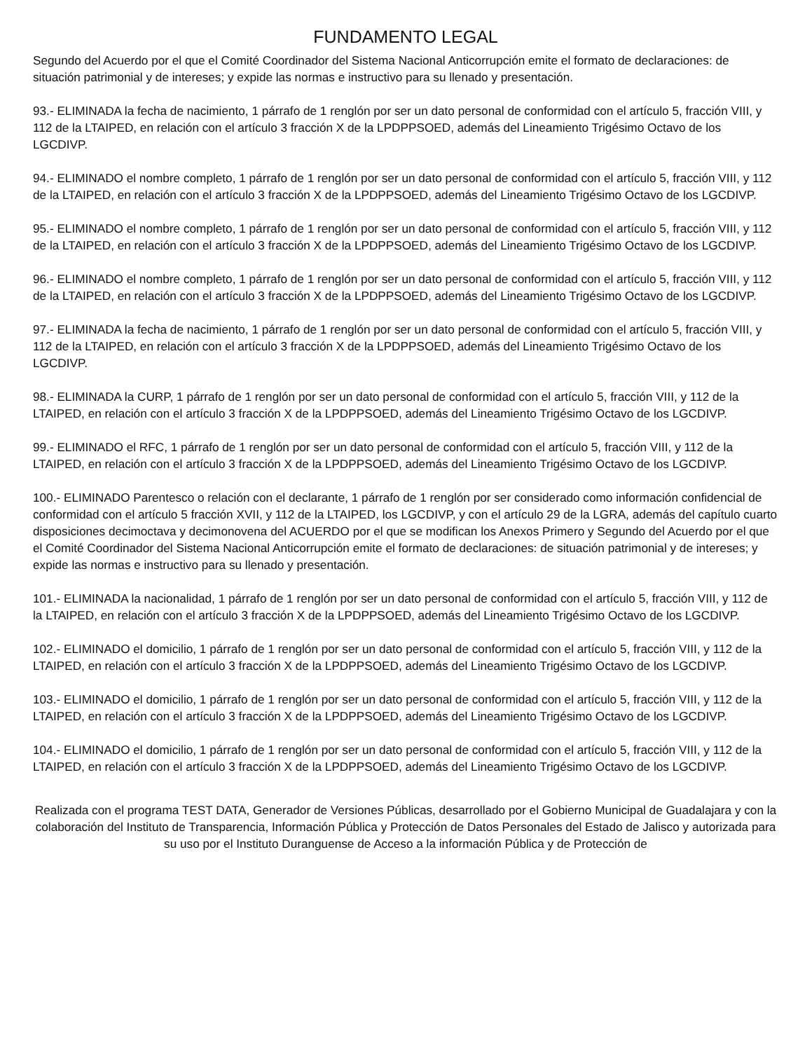FUNDAMENTO LEGAL
Segundo del Acuerdo por el que el Comité Coordinador del Sistema Nacional Anticorrupción emite el formato de declaraciones: de situación patrimonial y de intereses; y expide las normas e instructivo para su llenado y presentación.
93.- ELIMINADA la fecha de nacimiento, 1 párrafo de 1 renglón por ser un dato personal de conformidad con el artículo 5, fracción VIII, y 112 de la LTAIPED, en relación con el artículo 3 fracción X de la LPDPPSOED, además del Lineamiento Trigésimo Octavo de los LGCDIVP.
94.- ELIMINADO el nombre completo, 1 párrafo de 1 renglón por ser un dato personal de conformidad con el artículo 5, fracción VIII, y 112 de la LTAIPED, en relación con el artículo 3 fracción X de la LPDPPSOED, además del Lineamiento Trigésimo Octavo de los LGCDIVP.
95.- ELIMINADO el nombre completo, 1 párrafo de 1 renglón por ser un dato personal de conformidad con el artículo 5, fracción VIII, y 112 de la LTAIPED, en relación con el artículo 3 fracción X de la LPDPPSOED, además del Lineamiento Trigésimo Octavo de los LGCDIVP.
96.- ELIMINADO el nombre completo, 1 párrafo de 1 renglón por ser un dato personal de conformidad con el artículo 5, fracción VIII, y 112 de la LTAIPED, en relación con el artículo 3 fracción X de la LPDPPSOED, además del Lineamiento Trigésimo Octavo de los LGCDIVP.
97.- ELIMINADA la fecha de nacimiento, 1 párrafo de 1 renglón por ser un dato personal de conformidad con el artículo 5, fracción VIII, y 112 de la LTAIPED, en relación con el artículo 3 fracción X de la LPDPPSOED, además del Lineamiento Trigésimo Octavo de los LGCDIVP.
98.- ELIMINADA la CURP, 1 párrafo de 1 renglón por ser un dato personal de conformidad con el artículo 5, fracción VIII, y 112 de la LTAIPED, en relación con el artículo 3 fracción X de la LPDPPSOED, además del Lineamiento Trigésimo Octavo de los LGCDIVP.
99.- ELIMINADO el RFC, 1 párrafo de 1 renglón por ser un dato personal de conformidad con el artículo 5, fracción VIII, y 112 de la LTAIPED, en relación con el artículo 3 fracción X de la LPDPPSOED, además del Lineamiento Trigésimo Octavo de los LGCDIVP.
100.- ELIMINADO Parentesco o relación con el declarante, 1 párrafo de 1 renglón por ser considerado como información confidencial de conformidad con el artículo 5 fracción XVII, y 112 de la LTAIPED, los LGCDIVP, y con el artículo 29 de la LGRA, además del capítulo cuarto disposiciones decimoctava y decimonovena del ACUERDO por el que se modifican los Anexos Primero y Segundo del Acuerdo por el que el Comité Coordinador del Sistema Nacional Anticorrupción emite el formato de declaraciones: de situación patrimonial y de intereses; y expide las normas e instructivo para su llenado y presentación.
101.- ELIMINADA la nacionalidad, 1 párrafo de 1 renglón por ser un dato personal de conformidad con el artículo 5, fracción VIII, y 112 de la LTAIPED, en relación con el artículo 3 fracción X de la LPDPPSOED, además del Lineamiento Trigésimo Octavo de los LGCDIVP.
102.- ELIMINADO el domicilio, 1 párrafo de 1 renglón por ser un dato personal de conformidad con el artículo 5, fracción VIII, y 112 de la LTAIPED, en relación con el artículo 3 fracción X de la LPDPPSOED, además del Lineamiento Trigésimo Octavo de los LGCDIVP.
103.- ELIMINADO el domicilio, 1 párrafo de 1 renglón por ser un dato personal de conformidad con el artículo 5, fracción VIII, y 112 de la LTAIPED, en relación con el artículo 3 fracción X de la LPDPPSOED, además del Lineamiento Trigésimo Octavo de los LGCDIVP.
104.- ELIMINADO el domicilio, 1 párrafo de 1 renglón por ser un dato personal de conformidad con el artículo 5, fracción VIII, y 112 de la LTAIPED, en relación con el artículo 3 fracción X de la LPDPPSOED, además del Lineamiento Trigésimo Octavo de los LGCDIVP.
Realizada con el programa TEST DATA, Generador de Versiones Públicas, desarrollado por el Gobierno Municipal de Guadalajara y con la colaboración del Instituto de Transparencia, Información Pública y Protección de Datos Personales del Estado de Jalisco y autorizada para su uso por el Instituto Duranguense de Acceso a la información Pública y de Protección de